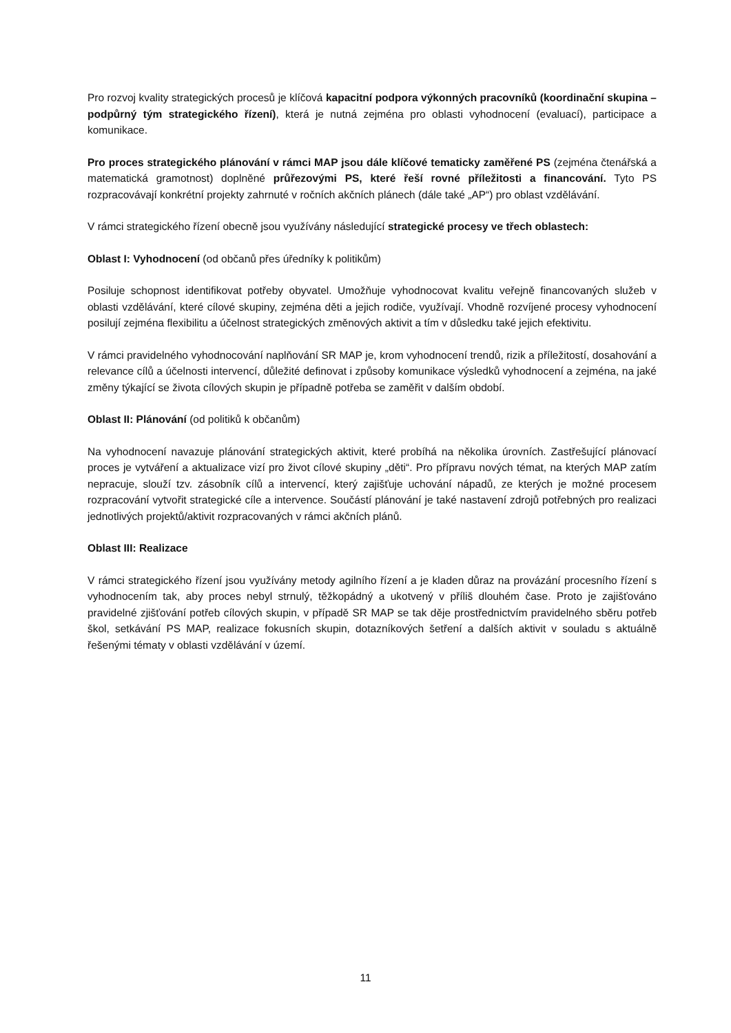Pro rozvoj kvality strategických procesů je klíčová kapacitní podpora výkonných pracovníků (koordinační skupina – podpůrný tým strategického řízení), která je nutná zejména pro oblasti vyhodnocení (evaluací), participace a komunikace.
Pro proces strategického plánování v rámci MAP jsou dále klíčové tematicky zaměřené PS (zejména čtenářská a matematická gramotnost) doplněné průřezovými PS, které řeší rovné příležitosti a financování. Tyto PS rozpracovávají konkrétní projekty zahrnuté v ročních akčních plánech (dále také „AP“) pro oblast vzdělávání.
V rámci strategického řízení obecně jsou využívány následující strategické procesy ve třech oblastech:
Oblast I: Vyhodnocení (od občanů přes úředníky k politikům)
Posiluje schopnost identifikovat potřeby obyvatel. Umožňuje vyhodnocovat kvalitu veřejně financovaných služeb v oblasti vzdělávání, které cílové skupiny, zejména děti a jejich rodiče, využívají. Vhodně rozvíjené procesy vyhodnocení posilují zejména flexibilitu a účelnost strategických změnových aktivit a tím v důsledku také jejich efektivitu.
V rámci pravidelného vyhodnocování naplňování SR MAP je, krom vyhodnocení trendů, rizik a příležitostí, dosahování a relevance cílů a účelnosti intervencí, důležité definovat i způsoby komunikace výsledků vyhodnocení a zejména, na jaké změny týkající se života cílových skupin je případně potřeba se zaměřit v dalším období.
Oblast II: Plánování (od politiků k občanům)
Na vyhodnocení navazuje plánování strategických aktivit, které probíhá na několika úrovních. Zastřešující plánovací proces je vytváření a aktualizace vizí pro život cílové skupiny „děti“. Pro přípravu nových témat, na kterých MAP zatím nepracuje, slouží tzv. zásobník cílů a intervencí, který zajišťuje uchování nápadů, ze kterých je možné procesem rozpracování vytvořit strategické cíle a intervence. Součástí plánování je také nastavení zdrojů potřebných pro realizaci jednotlivých projektů/aktivit rozpracovaných v rámci akčních plánů.
Oblast III: Realizace
V rámci strategického řízení jsou využívány metody agilního řízení a je kladen důraz na provázání procesního řízení s vyhodnocením tak, aby proces nebyl strnulý, těžkopádný a ukotvený v příliš dlouhém čase. Proto je zajišťováno pravidelné zjišťování potřeb cílových skupin, v případě SR MAP se tak děje prostřednictvím pravidelného sběru potřeb škol, setkávání PS MAP, realizace fokusních skupin, dotazníkových šetření a dalších aktivit v souladu s aktuálně řešenými tématy v oblasti vzdělávání v území.
11